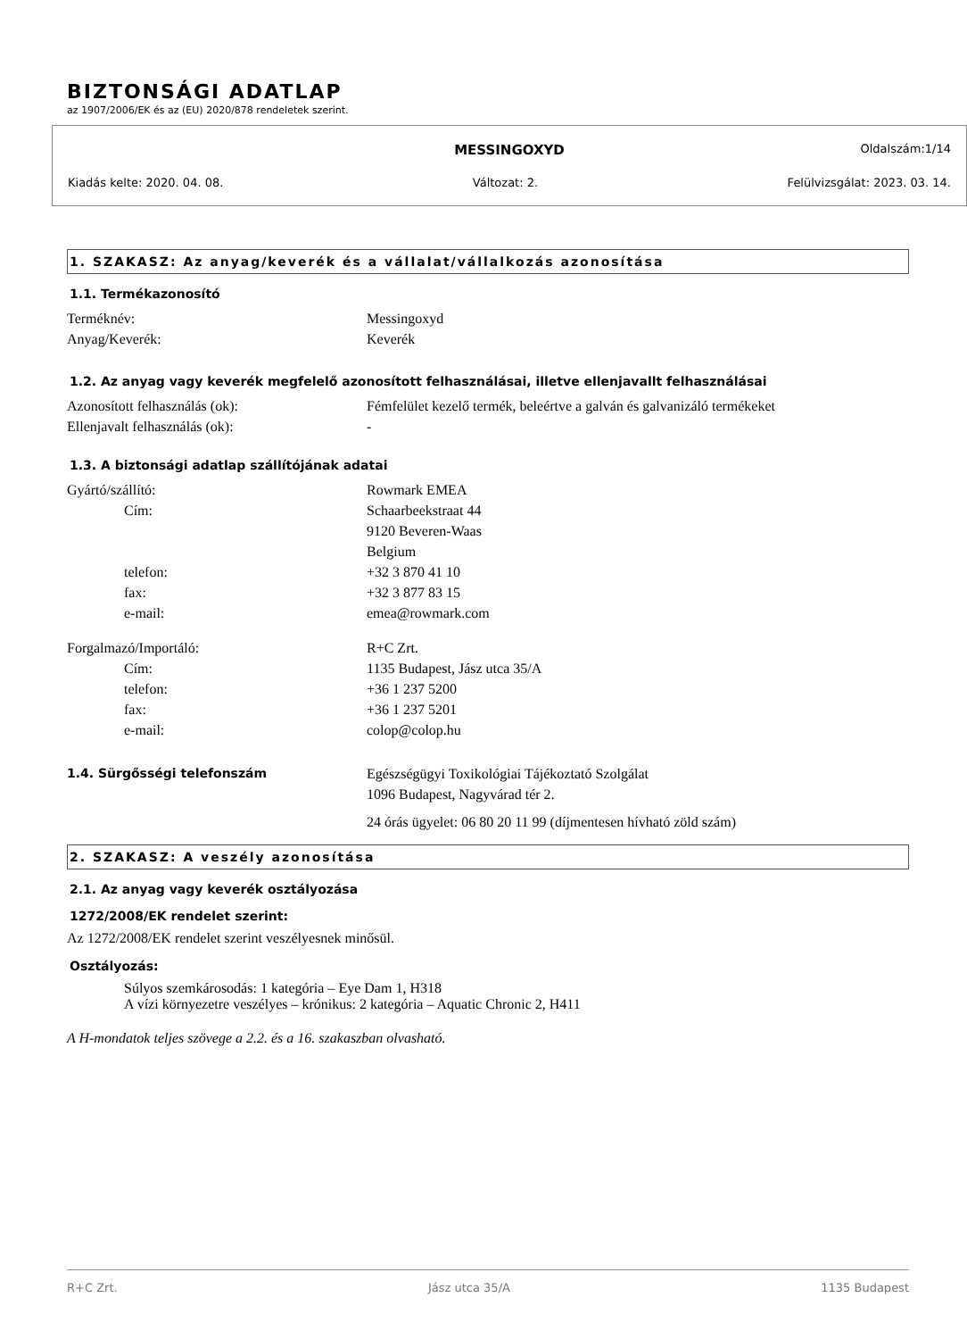BIZTONSÁGI ADATLAP
az 1907/2006/EK és az (EU) 2020/878 rendeletek szerint.
MESSINGOXYD Oldalszám:1/14
Kiadás kelte: 2020. 04. 08. Változat: 2. Felülvizsgálat: 2023. 03. 14.
1. SZAKASZ: Az anyag/keverék és a vállalat/vállalkozás azonosítása
1.1. Termékazonosító
Terméknév: Messingoxyd
Anyag/Keverék: Keverék
1.2. Az anyag vagy keverék megfelelő azonosított felhasználásai, illetve ellenjavallt felhasználásai
Azonosított felhasználás (ok): Fémfelület kezelő termék, beleértve a galván és galvanizáló termékeket
Ellenjavalt felhasználás (ok): -
1.3. A biztonsági adatlap szállítójának adatai
Gyártó/szállító: Rowmark EMEA
Cím: Schaarbeekstraat 44
9120 Beveren-Waas
Belgium
telefon: +32 3 870 41 10
fax: +32 3 877 83 15
e-mail: emea@rowmark.com
Forgalmazó/Importáló: R+C Zrt.
Cím: 1135 Budapest, Jász utca 35/A
telefon: +36 1 237 5200
fax: +36 1 237 5201
e-mail: colop@colop.hu
1.4. Sürgősségi telefonszám Egészségügyi Toxikológiai Tájékoztató Szolgálat
1096 Budapest, Nagyvárad tér 2.
24 órás ügyelet: 06 80 20 11 99 (díjmentesen hívható zöld szám)
2. SZAKASZ: A veszély azonosítása
2.1. Az anyag vagy keverék osztályozása
1272/2008/EK rendelet szerint:
Az 1272/2008/EK rendelet szerint veszélyesnek minősül.
Osztályozás:
Súlyos szemkárosodás: 1 kategória – Eye Dam 1, H318
A vízi környezetre veszélyes – krónikus: 2 kategória – Aquatic Chronic 2, H411
A H-mondatok teljes szövege a 2.2. és a 16. szakaszban olvasható.
R+C Zrt. Jász utca 35/A 1135 Budapest